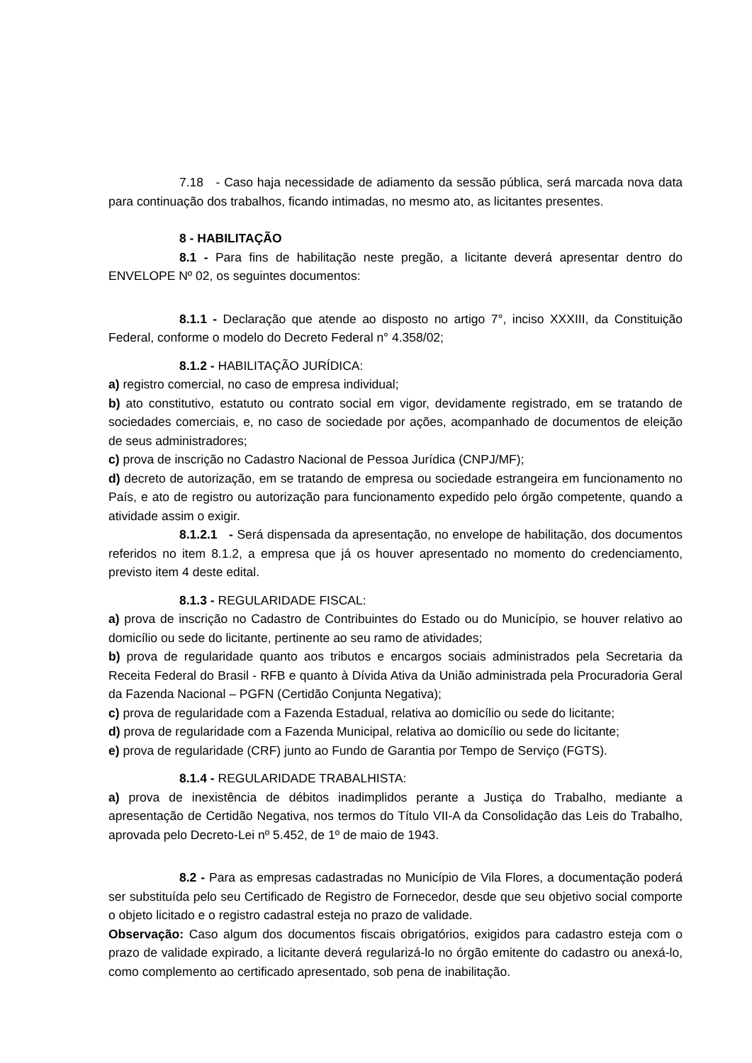7.18 - Caso haja necessidade de adiamento da sessão pública, será marcada nova data para continuação dos trabalhos, ficando intimadas, no mesmo ato, as licitantes presentes.
8 - HABILITAÇÃO
8.1 - Para fins de habilitação neste pregão, a licitante deverá apresentar dentro do ENVELOPE Nº 02, os seguintes documentos:
8.1.1 - Declaração que atende ao disposto no artigo 7°, inciso XXXIII, da Constituição Federal, conforme o modelo do Decreto Federal n° 4.358/02;
8.1.2 - HABILITAÇÃO JURÍDICA:
a) registro comercial, no caso de empresa individual;
b) ato constitutivo, estatuto ou contrato social em vigor, devidamente registrado, em se tratando de sociedades comerciais, e, no caso de sociedade por ações, acompanhado de documentos de eleição de seus administradores;
c) prova de inscrição no Cadastro Nacional de Pessoa Jurídica (CNPJ/MF);
d) decreto de autorização, em se tratando de empresa ou sociedade estrangeira em funcionamento no País, e ato de registro ou autorização para funcionamento expedido pelo órgão competente, quando a atividade assim o exigir.
8.1.2.1 - Será dispensada da apresentação, no envelope de habilitação, dos documentos referidos no item 8.1.2, a empresa que já os houver apresentado no momento do credenciamento, previsto item 4 deste edital.
8.1.3 - REGULARIDADE FISCAL:
a) prova de inscrição no Cadastro de Contribuintes do Estado ou do Município, se houver relativo ao domicílio ou sede do licitante, pertinente ao seu ramo de atividades;
b) prova de regularidade quanto aos tributos e encargos sociais administrados pela Secretaria da Receita Federal do Brasil - RFB e quanto à Dívida Ativa da União administrada pela Procuradoria Geral da Fazenda Nacional – PGFN (Certidão Conjunta Negativa);
c) prova de regularidade com a Fazenda Estadual, relativa ao domicílio ou sede do licitante;
d) prova de regularidade com a Fazenda Municipal, relativa ao domicílio ou sede do licitante;
e) prova de regularidade (CRF) junto ao Fundo de Garantia por Tempo de Serviço (FGTS).
8.1.4 - REGULARIDADE TRABALHISTA:
a) prova de inexistência de débitos inadimplidos perante a Justiça do Trabalho, mediante a apresentação de Certidão Negativa, nos termos do Título VII-A da Consolidação das Leis do Trabalho, aprovada pelo Decreto-Lei nº 5.452, de 1º de maio de 1943.
8.2 - Para as empresas cadastradas no Município de Vila Flores, a documentação poderá ser substituída pelo seu Certificado de Registro de Fornecedor, desde que seu objetivo social comporte o objeto licitado e o registro cadastral esteja no prazo de validade.
Observação: Caso algum dos documentos fiscais obrigatórios, exigidos para cadastro esteja com o prazo de validade expirado, a licitante deverá regularizá-lo no órgão emitente do cadastro ou anexá-lo, como complemento ao certificado apresentado, sob pena de inabilitação.